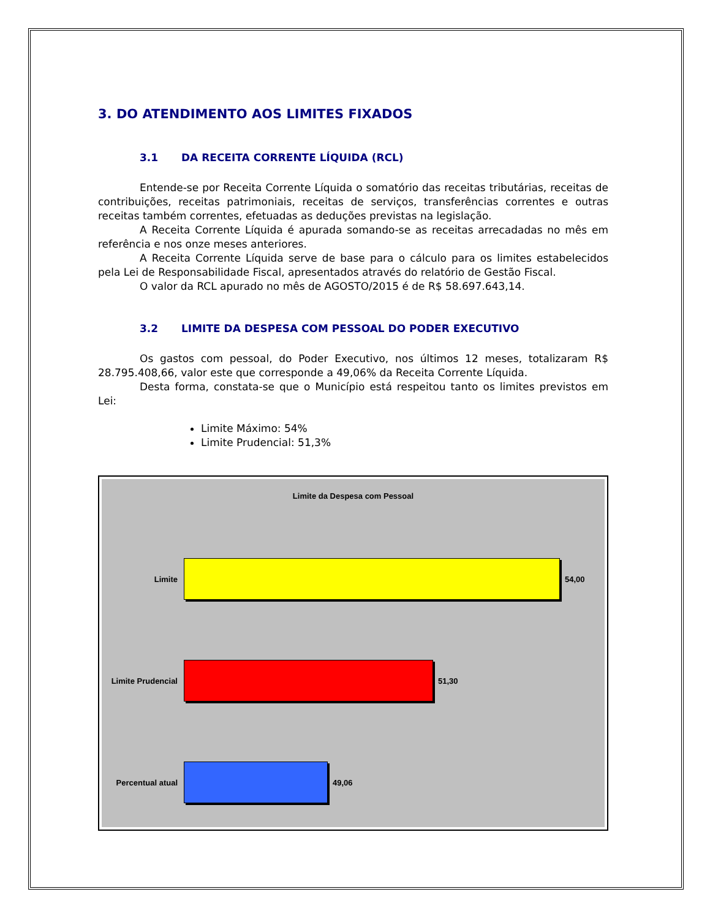3. DO ATENDIMENTO AOS LIMITES FIXADOS
3.1 DA RECEITA CORRENTE LÍQUIDA (RCL)
Entende-se por Receita Corrente Líquida o somatório das receitas tributárias, receitas de contribuições, receitas patrimoniais, receitas de serviços, transferências correntes e outras receitas também correntes, efetuadas as deduções previstas na legislação.
A Receita Corrente Líquida é apurada somando-se as receitas arrecadadas no mês em referência e nos onze meses anteriores.
A Receita Corrente Líquida serve de base para o cálculo para os limites estabelecidos pela Lei de Responsabilidade Fiscal, apresentados através do relatório de Gestão Fiscal.
O valor da RCL apurado no mês de AGOSTO/2015 é de R$ 58.697.643,14.
3.2 LIMITE DA DESPESA COM PESSOAL DO PODER EXECUTIVO
Os gastos com pessoal, do Poder Executivo, nos últimos 12 meses, totalizaram R$ 28.795.408,66, valor este que corresponde a 49,06% da Receita Corrente Líquida.
Desta forma, constata-se que o Município está respeitou tanto os limites previstos em Lei:
Limite Máximo: 54%
Limite Prudencial: 51,3%
Limite da Despesa com Pessoal
Limite 54,00
Limite Prudencial
51,30
Percentual atual
49,06